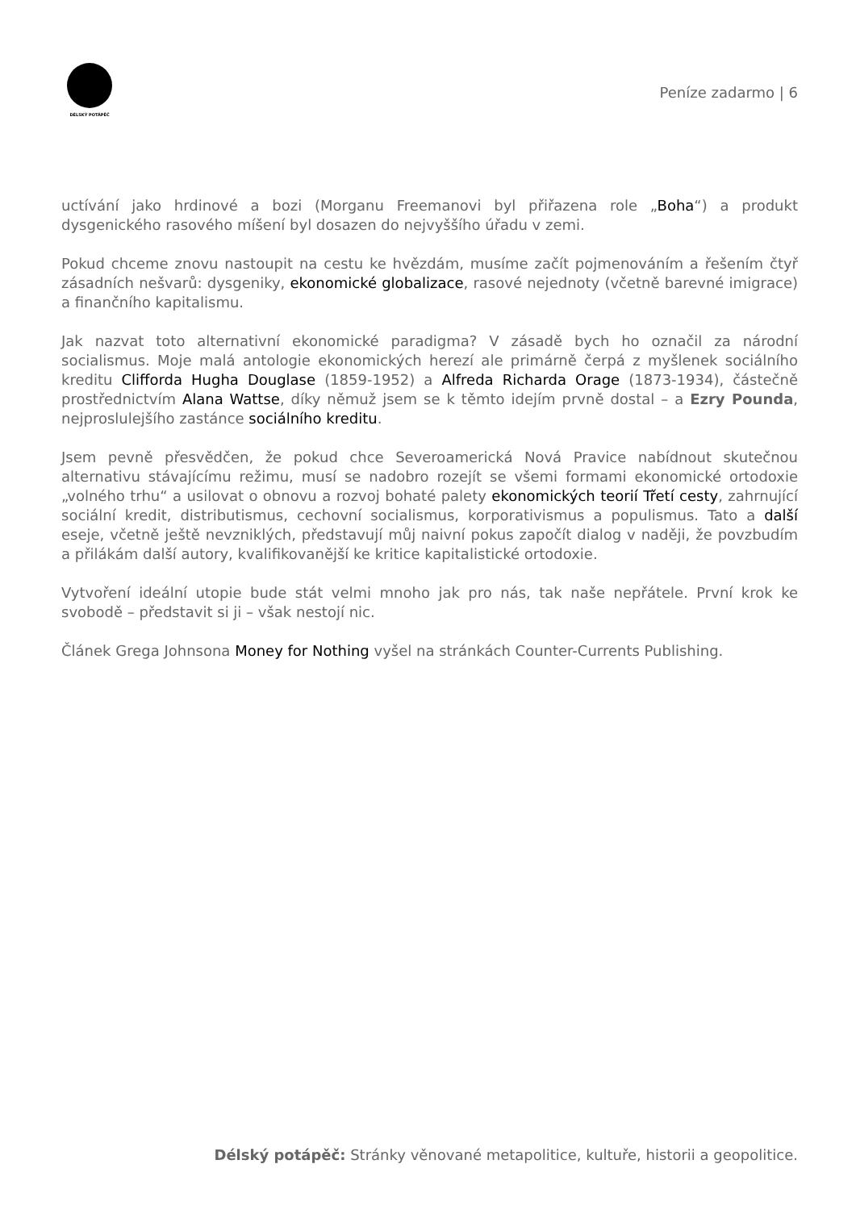DÉLSKÝ POTÁPĚČ
Peníze zadarmo | 6
uctívání jako hrdinové a bozi (Morganu Freemanovi byl přiřazena role „Boha“) a produkt dysgenického rasového míšení byl dosazen do nejvyššího úřadu v zemi.
Pokud chceme znovu nastoupit na cestu ke hvězdám, musíme začít pojmenováním a řešením čtyř zásadních nešvarů: dysgeniky, ekonomické globalizace, rasové nejednoty (včetně barevné imigrace) a finančního kapitalismu.
Jak nazvat toto alternativní ekonomické paradigma? V zásadě bych ho označil za národní socialismus. Moje malá antologie ekonomických herezí ale primárně čerpá z myšlenek sociálního kreditu Clifforda Hugha Douglase (1859-1952) a Alfreda Richarda Orage (1873-1934), částečně prostřednictvím Alana Wattse, díky němuž jsem se k těmto idejím prvně dostal – a Ezry Pounda, nejproslulejšího zastánce sociálního kreditu.
Jsem pevně přesvědčen, že pokud chce Severoamerická Nová Pravice nabídnout skutečnou alternativu stávajícímu režimu, musí se nadobro rozejít se všemi formami ekonomické ortodoxie „volného trhu“ a usilovat o obnovu a rozvoj bohaté palety ekonomických teorií Třetí cesty, zahrnující sociální kredit, distributismus, cechovní socialismus, korporativismus a populismus. Tato a další eseje, včetně ještě nevzniklých, představují můj naivní pokus započít dialog v naději, že povzbudím a přilákám další autory, kvalifikovanější ke kritice kapitalistické ortodoxie.
Vytvoření ideální utopie bude stát velmi mnoho jak pro nás, tak naše nepřátele. První krok ke svobodě – představit si ji – však nestojí nic.
Článek Grega Johnsona Money for Nothing vyšel na stránkách Counter-Currents Publishing.
Délský potápěč: Stránky věnované metapolitice, kultuře, historii a geopolitice.